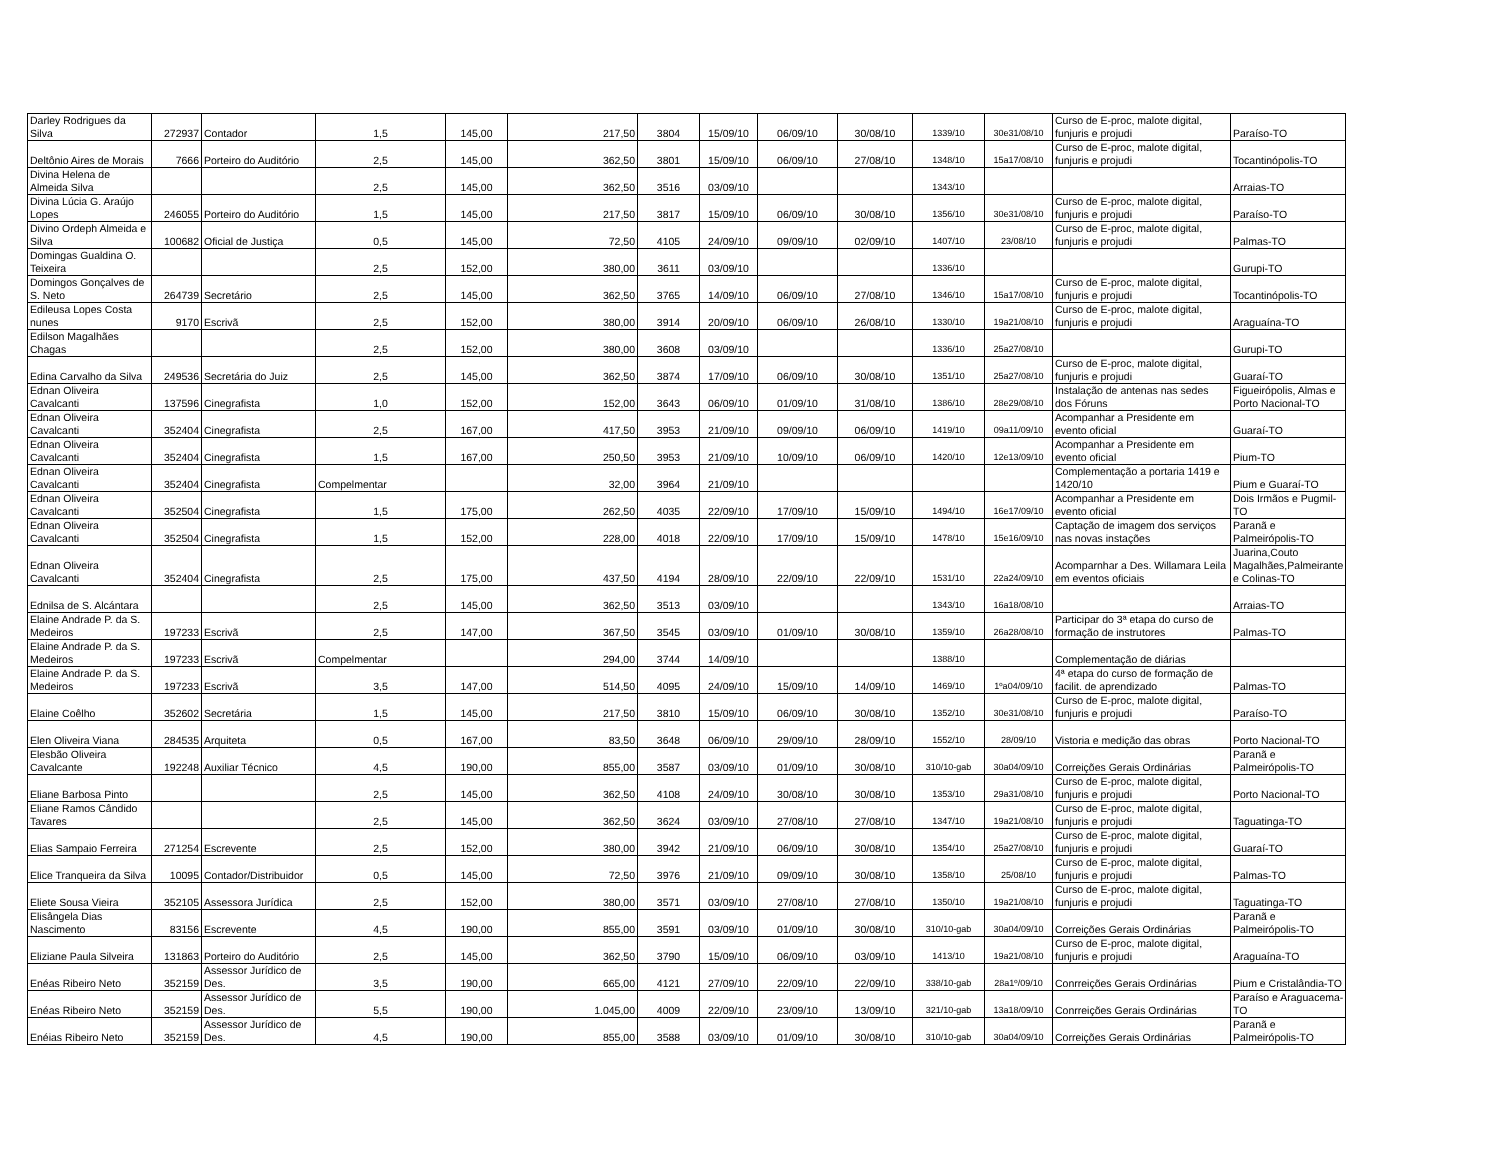| Darley Rodrigues da Silva | 272937 | Contador | 1,5 | 145,00 | 217,50 | 3804 | 15/09/10 | 06/09/10 | 30/08/10 | 1339/10 | 30e31/08/10 | Curso de E-proc, malote digital, funjuris e projudi | Paraíso-TO |
| Deltônio Aires de Morais | 7666 | Porteiro do Auditório | 2,5 | 145,00 | 362,50 | 3801 | 15/09/10 | 06/09/10 | 27/08/10 | 1348/10 | 15a17/08/10 | Curso de E-proc, malote digital, funjuris e projudi | Tocantinópolis-TO |
| Divina Helena de Almeida Silva | | | 2,5 | 145,00 | 362,50 | 3516 | 03/09/10 | | | 1343/10 | | | Arraias-TO |
| Divina Lúcia G. Araújo Lopes | 246055 | Porteiro do Auditório | 1,5 | 145,00 | 217,50 | 3817 | 15/09/10 | 06/09/10 | 30/08/10 | 1356/10 | 30e31/08/10 | Curso de E-proc, malote digital, funjuris e projudi | Paraíso-TO |
| Divino Ordeph Almeida e Silva | 100682 | Oficial de Justiça | 0,5 | 145,00 | 72,50 | 4105 | 24/09/10 | 09/09/10 | 02/09/10 | 1407/10 | 23/08/10 | Curso de E-proc, malote digital, funjuris e projudi | Palmas-TO |
| Domingas Gualdina O. Teixeira | | | 2,5 | 152,00 | 380,00 | 3611 | 03/09/10 | | | 1336/10 | | | Gurupi-TO |
| Domingos Gonçalves de S. Neto | 264739 | Secretário | 2,5 | 145,00 | 362,50 | 3765 | 14/09/10 | 06/09/10 | 27/08/10 | 1346/10 | 15a17/08/10 | Curso de E-proc, malote digital, funjuris e projudi | Tocantinópolis-TO |
| Edileusa Lopes Costa nunes | 9170 | Escrivã | 2,5 | 152,00 | 380,00 | 3914 | 20/09/10 | 06/09/10 | 26/08/10 | 1330/10 | 19a21/08/10 | Curso de E-proc, malote digital, funjuris e projudi | Araguaína-TO |
| Edilson Magalhães Chagas | | | 2,5 | 152,00 | 380,00 | 3608 | 03/09/10 | | | 1336/10 | 25a27/08/10 | | Gurupi-TO |
| Edina Carvalho da Silva | 249536 | Secretária do Juiz | 2,5 | 145,00 | 362,50 | 3874 | 17/09/10 | 06/09/10 | 30/08/10 | 1351/10 | 25a27/08/10 | Curso de E-proc, malote digital, funjuris e projudi | Guaraí-TO |
| Ednan Oliveira Cavalcanti | 137596 | Cinegrafista | 1,0 | 152,00 | 152,00 | 3643 | 06/09/10 | 01/09/10 | 31/08/10 | 1386/10 | 28e29/08/10 | Instalação de antenas nas sedes dos Fóruns | Figueirópolis, Almas e Porto Nacional-TO |
| Ednan Oliveira Cavalcanti | 352404 | Cinegrafista | 2,5 | 167,00 | 417,50 | 3953 | 21/09/10 | 09/09/10 | 06/09/10 | 1419/10 | 09a11/09/10 | Acompanhar a Presidente em evento oficial | Guaraí-TO |
| Ednan Oliveira Cavalcanti | 352404 | Cinegrafista | 1,5 | 167,00 | 250,50 | 3953 | 21/09/10 | 10/09/10 | 06/09/10 | 1420/10 | 12e13/09/10 | Acompanhar a Presidente em evento oficial | Pium-TO |
| Ednan Oliveira Cavalcanti | 352404 | Cinegrafista | Compelmentar | | 32,00 | 3964 | 21/09/10 | | | | | Complementação a portaria 1419 e 1420/10 | Pium e Guaraí-TO |
| Ednan Oliveira Cavalcanti | 352504 | Cinegrafista | 1,5 | 175,00 | 262,50 | 4035 | 22/09/10 | 17/09/10 | 15/09/10 | 1494/10 | 16e17/09/10 | Acompanhar a Presidente em evento oficial | Dois Irmãos e Pugmil-TO |
| Ednan Oliveira Cavalcanti | 352504 | Cinegrafista | 1,5 | 152,00 | 228,00 | 4018 | 22/09/10 | 17/09/10 | 15/09/10 | 1478/10 | 15e16/09/10 | Captação de imagem dos serviços nas novas instações | Paranã e Palmeirópolis-TO |
| Ednan Oliveira Cavalcanti | 352404 | Cinegrafista | 2,5 | 175,00 | 437,50 | 4194 | 28/09/10 | 22/09/10 | 22/09/10 | 1531/10 | 22a24/09/10 | Acomparnhar a Des. Willamara Leila em eventos oficiais | Juarina,Couto Magalhães,Palmeirante e Colinas-TO |
| Ednilsa de S. Alcántara | | | 2,5 | 145,00 | 362,50 | 3513 | 03/09/10 | | | 1343/10 | 16a18/08/10 | | Arraias-TO |
| Elaine Andrade P. da S. Medeiros | 197233 | Escrivã | 2,5 | 147,00 | 367,50 | 3545 | 03/09/10 | 01/09/10 | 30/08/10 | 1359/10 | 26a28/08/10 | Participar do 3ª etapa do curso de formação de instrutores | Palmas-TO |
| Elaine Andrade P. da S. Medeiros | 197233 | Escrivã | Compelmentar | | 294,00 | 3744 | 14/09/10 | | | 1388/10 | | Complementação de diárias | |
| Elaine Andrade P. da S. Medeiros | 197233 | Escrivã | 3,5 | 147,00 | 514,50 | 4095 | 24/09/10 | 15/09/10 | 14/09/10 | 1469/10 | 1ºa04/09/10 | 4ª etapa do curso de formação de facilit. de aprendizado | Palmas-TO |
| Elaine Coêlho | 352602 | Secretária | 1,5 | 145,00 | 217,50 | 3810 | 15/09/10 | 06/09/10 | 30/08/10 | 1352/10 | 30e31/08/10 | Curso de E-proc, malote digital, funjuris e projudi | Paraíso-TO |
| Elen Oliveira Viana | 284535 | Arquiteta | 0,5 | 167,00 | 83,50 | 3648 | 06/09/10 | 29/09/10 | 28/09/10 | 1552/10 | 28/09/10 | Vistoria e medição das obras | Porto Nacional-TO |
| Elesbão Oliveira Cavalcante | 192248 | Auxiliar Técnico | 4,5 | 190,00 | 855,00 | 3587 | 03/09/10 | 01/09/10 | 30/08/10 | 310/10-gab | 30a04/09/10 | Correições Gerais Ordinárias | Paranã e Palmeirópolis-TO |
| Eliane Barbosa Pinto | | | 2,5 | 145,00 | 362,50 | 4108 | 24/09/10 | 30/08/10 | 30/08/10 | 1353/10 | 29a31/08/10 | Curso de E-proc, malote digital, funjuris e projudi | Porto Nacional-TO |
| Eliane Ramos Cândido Tavares | | | 2,5 | 145,00 | 362,50 | 3624 | 03/09/10 | 27/08/10 | 27/08/10 | 1347/10 | 19a21/08/10 | Curso de E-proc, malote digital, funjuris e projudi | Taguatinga-TO |
| Elias Sampaio Ferreira | 271254 | Escrevente | 2,5 | 152,00 | 380,00 | 3942 | 21/09/10 | 06/09/10 | 30/08/10 | 1354/10 | 25a27/08/10 | Curso de E-proc, malote digital, funjuris e projudi | Guaraí-TO |
| Elice Tranqueira da Silva | 10095 | Contador/Distribuidor | 0,5 | 145,00 | 72,50 | 3976 | 21/09/10 | 09/09/10 | 30/08/10 | 1358/10 | 25/08/10 | Curso de E-proc, malote digital, funjuris e projudi | Palmas-TO |
| Eliete Sousa Vieira | 352105 | Assessora Jurídica | 2,5 | 152,00 | 380,00 | 3571 | 03/09/10 | 27/08/10 | 27/08/10 | 1350/10 | 19a21/08/10 | Curso de E-proc, malote digital, funjuris e projudi | Taguatinga-TO |
| Elisângela Dias Nascimento | 83156 | Escrevente | 4,5 | 190,00 | 855,00 | 3591 | 03/09/10 | 01/09/10 | 30/08/10 | 310/10-gab | 30a04/09/10 | Correições Gerais Ordinárias | Paranã e Palmeirópolis-TO |
| Eliziane Paula Silveira | 131863 | Porteiro do Auditório | 2,5 | 145,00 | 362,50 | 3790 | 15/09/10 | 06/09/10 | 03/09/10 | 1413/10 | 19a21/08/10 | Curso de E-proc, malote digital, funjuris e projudi | Araguaína-TO |
| Enéas Ribeiro Neto | 352159 | Assessor Jurídico de Des. | 3,5 | 190,00 | 665,00 | 4121 | 27/09/10 | 22/09/10 | 22/09/10 | 338/10-gab | 28a1º/09/10 | Conrreições Gerais Ordinárias | Pium e Cristalândia-TO |
| Enéas Ribeiro Neto | 352159 | Assessor Jurídico de Des. | 5,5 | 190,00 | 1.045,00 | 4009 | 22/09/10 | 23/09/10 | 13/09/10 | 321/10-gab | 13a18/09/10 | Conrreições Gerais Ordinárias | Paraíso e Araguacema-TO |
| Enéias Ribeiro Neto | 352159 | Assessor Jurídico de Des. | 4,5 | 190,00 | 855,00 | 3588 | 03/09/10 | 01/09/10 | 30/08/10 | 310/10-gab | 30a04/09/10 | Correições Gerais Ordinárias | Paranã e Palmeirópolis-TO |